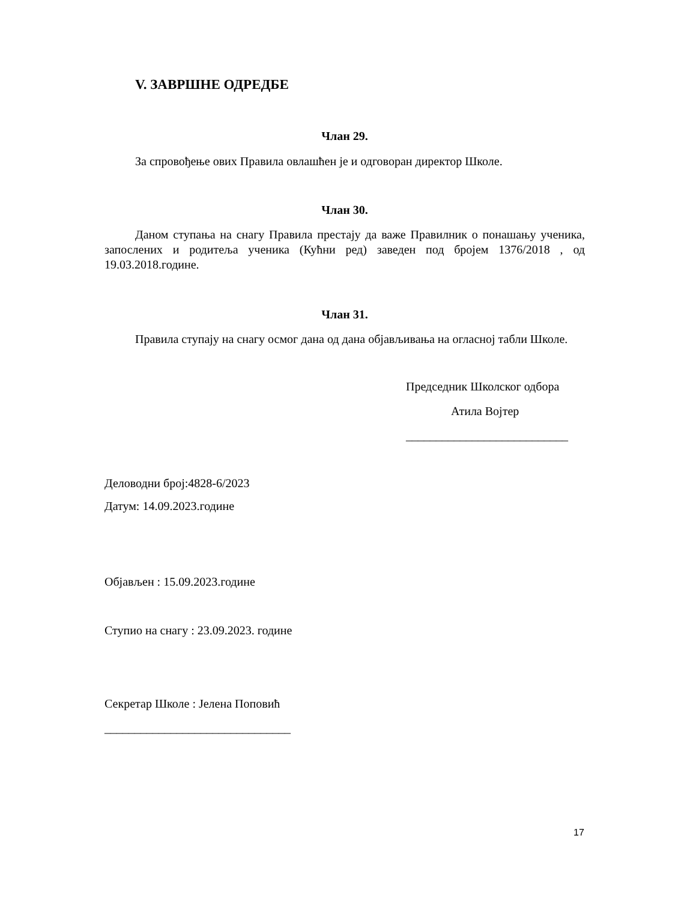V. ЗАВРШНЕ ОДРЕДБЕ
Члан 29.
За спровођење ових Правила овлашћен је и одговоран директор Школе.
Члан 30.
Даном ступања на снагу Правила престају да важе Правилник о понашању ученика, запослених и родитеља ученика (Кућни ред) заведен под бројем 1376/2018 , од 19.03.2018.године.
Члан 31.
Правила ступају на снагу осмог дана од дана објављивања на огласној табли Школе.
Председник Школског одбора
Атила Војтер
___________________________
Деловодни број:4828-6/2023
Датум: 14.09.2023.године
Објављен : 15.09.2023.године
Ступио на снагу : 23.09.2023. године
Секретар Школе : Јелена Поповић
_______________________________
17